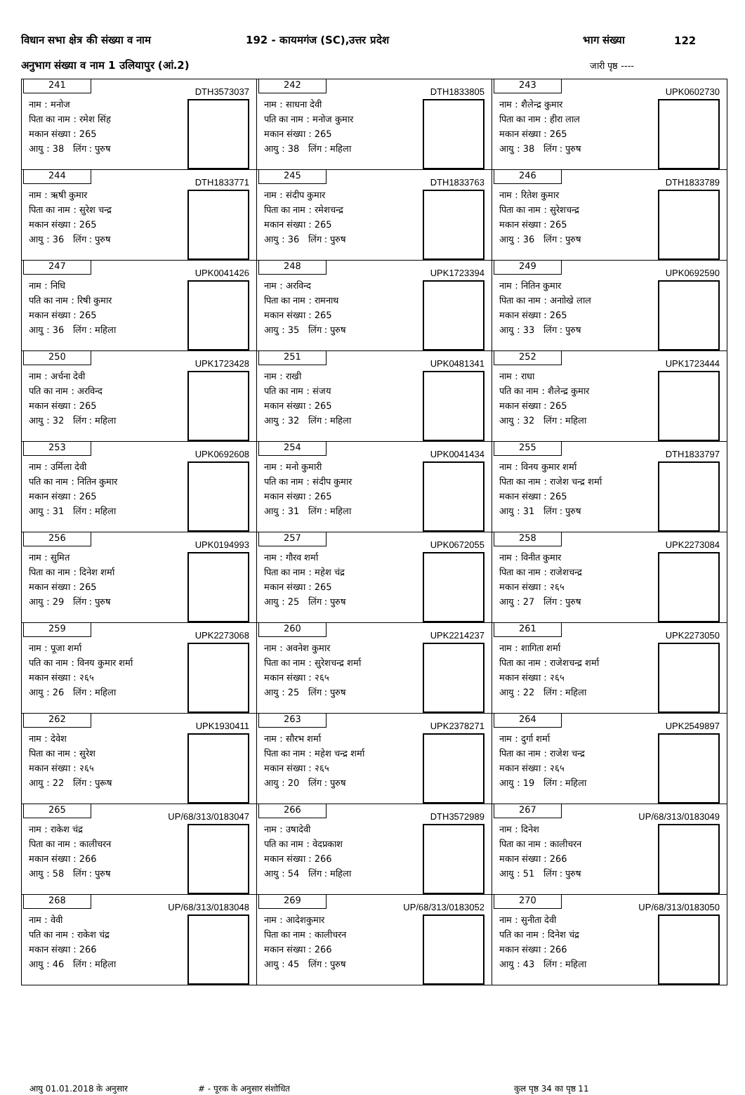विधान सभा क्षेत्र की संख्या व नाम 192 - कायमगंज (SC),उत्तर प्रदेश भाग संख्या 122
अनुभाग संख्या व नाम 1 उलियापुर (आं.2) जारी पृष्ठ ----
| 241 DTH3573037 नाम : मनोज पिता का नाम : रमेश सिंह मकान संख्या : 265 आयु : 38 लिंग : पुरुष | 242 DTH1833805 नाम : साधना देवी पति का नाम : मनोज कुमार मकान संख्या : 265 आयु : 38 लिंग : महिला | 243 UPK0602730 नाम : शैलेन्द्र कुमार पिता का नाम : हीरा लाल मकान संख्या : 265 आयु : 38 लिंग : पुरुष |
| 244 DTH1833771 नाम : ऋषी कुमार पिता का नाम : सुरेश चन्द्र मकान संख्या : 265 आयु : 36 लिंग : पुरुष | 245 DTH1833763 नाम : संदीप कुमार पिता का नाम : रमेशचन्द्र मकान संख्या : 265 आयु : 36 लिंग : पुरुष | 246 DTH1833789 नाम : रितेश कुमार पिता का नाम : सुरेशचन्द्र मकान संख्या : 265 आयु : 36 लिंग : पुरुष |
| 247 UPK0041426 नाम : निधि पति का नाम : रिषी कुमार मकान संख्या : 265 आयु : 36 लिंग : महिला | 248 UPK1723394 नाम : अरविन्द पिता का नाम : रामनाथ मकान संख्या : 265 आयु : 35 लिंग : पुरुष | 249 UPK0692590 नाम : नितिन कुमार पिता का नाम : अनाोखे लाल मकान संख्या : 265 आयु : 33 लिंग : पुरुष |
| 250 UPK1723428 नाम : अर्चना देवी पति का नाम : अरविन्द मकान संख्या : 265 आयु : 32 लिंग : महिला | 251 UPK0481341 नाम : राखी पति का नाम : संजय मकान संख्या : 265 आयु : 32 लिंग : महिला | 252 UPK1723444 नाम : राधा पति का नाम : शैलेन्द्र कुमार मकान संख्या : 265 आयु : 32 लिंग : महिला |
| 253 UPK0692608 नाम : उर्मिला देवी पति का नाम : नितिन कुमार मकान संख्या : 265 आयु : 31 लिंग : महिला | 254 UPK0041434 नाम : मनो कुमारी पति का नाम : संदीप कुमार मकान संख्या : 265 आयु : 31 लिंग : महिला | 255 DTH1833797 नाम : विनय कुमार शर्मा पिता का नाम : राजेश चन्द्र शर्मा मकान संख्या : 265 आयु : 31 लिंग : पुरुष |
| 256 UPK0194993 नाम : सुमित पिता का नाम : दिनेश शर्मा मकान संख्या : 265 आयु : 29 लिंग : पुरुष | 257 UPK0672055 नाम : गौरव शर्मा पिता का नाम : महेश चंद्र मकान संख्या : 265 आयु : 25 लिंग : पुरुष | 258 UPK2273084 नाम : विनीत कुमार पिता का नाम : राजेशचन्द्र मकान संख्या : २६५ आयु : 27 लिंग : पुरुष |
| 259 UPK2273068 नाम : पूजा शर्मा पति का नाम : विनय कुमार शर्मा मकान संख्या : २६५ आयु : 26 लिंग : महिला | 260 UPK2214237 नाम : अवनेश कुमार पिता का नाम : सुरेशचन्द्र शर्मा मकान संख्या : २६५ आयु : 25 लिंग : पुरुष | 261 UPK2273050 नाम : शागिता शर्मा पिता का नाम : राजेशचन्द्र शर्मा मकान संख्या : २६५ आयु : 22 लिंग : महिला |
| 262 UPK1930411 नाम : देवेश पिता का नाम : सुरेश मकान संख्या : २६५ आयु : 22 लिंग : पुरूष | 263 UPK2378271 नाम : सौरभ शर्मा पिता का नाम : महेश चन्द्र शर्मा मकान संख्या : २६५ आयु : 20 लिंग : पुरुष | 264 UPK2549897 नाम : दुर्गा शर्मा पिता का नाम : राजेश चन्द्र मकान संख्या : २६५ आयु : 19 लिंग : महिला |
| 265 UP/68/313/0183047 नाम : राकेश चंद्र पिता का नाम : कालीचरन मकान संख्या : 266 आयु : 58 लिंग : पुरुष | 266 DTH3572989 नाम : उषादेवी पति का नाम : वेदप्रकाश मकान संख्या : 266 आयु : 54 लिंग : महिला | 267 UP/68/313/0183049 नाम : दिनेश पिता का नाम : कालीचरन मकान संख्या : 266 आयु : 51 लिंग : पुरुष |
| 268 UP/68/313/0183048 नाम : वेवी पति का नाम : राकेश चंद्र मकान संख्या : 266 आयु : 46 लिंग : महिला | 269 UP/68/313/0183052 नाम : आदेशकुमार पिता का नाम : कालीचरन मकान संख्या : 266 आयु : 45 लिंग : पुरुष | 270 UP/68/313/0183050 नाम : सुनीता देवी पति का नाम : दिनेश चंद्र मकान संख्या : 266 आयु : 43 लिंग : महिला |
आयु 01.01.2018 के अनुसार # - पूरक के अनुसार संशोधित कुल पृष्ठ 34 का पृष्ठ 11